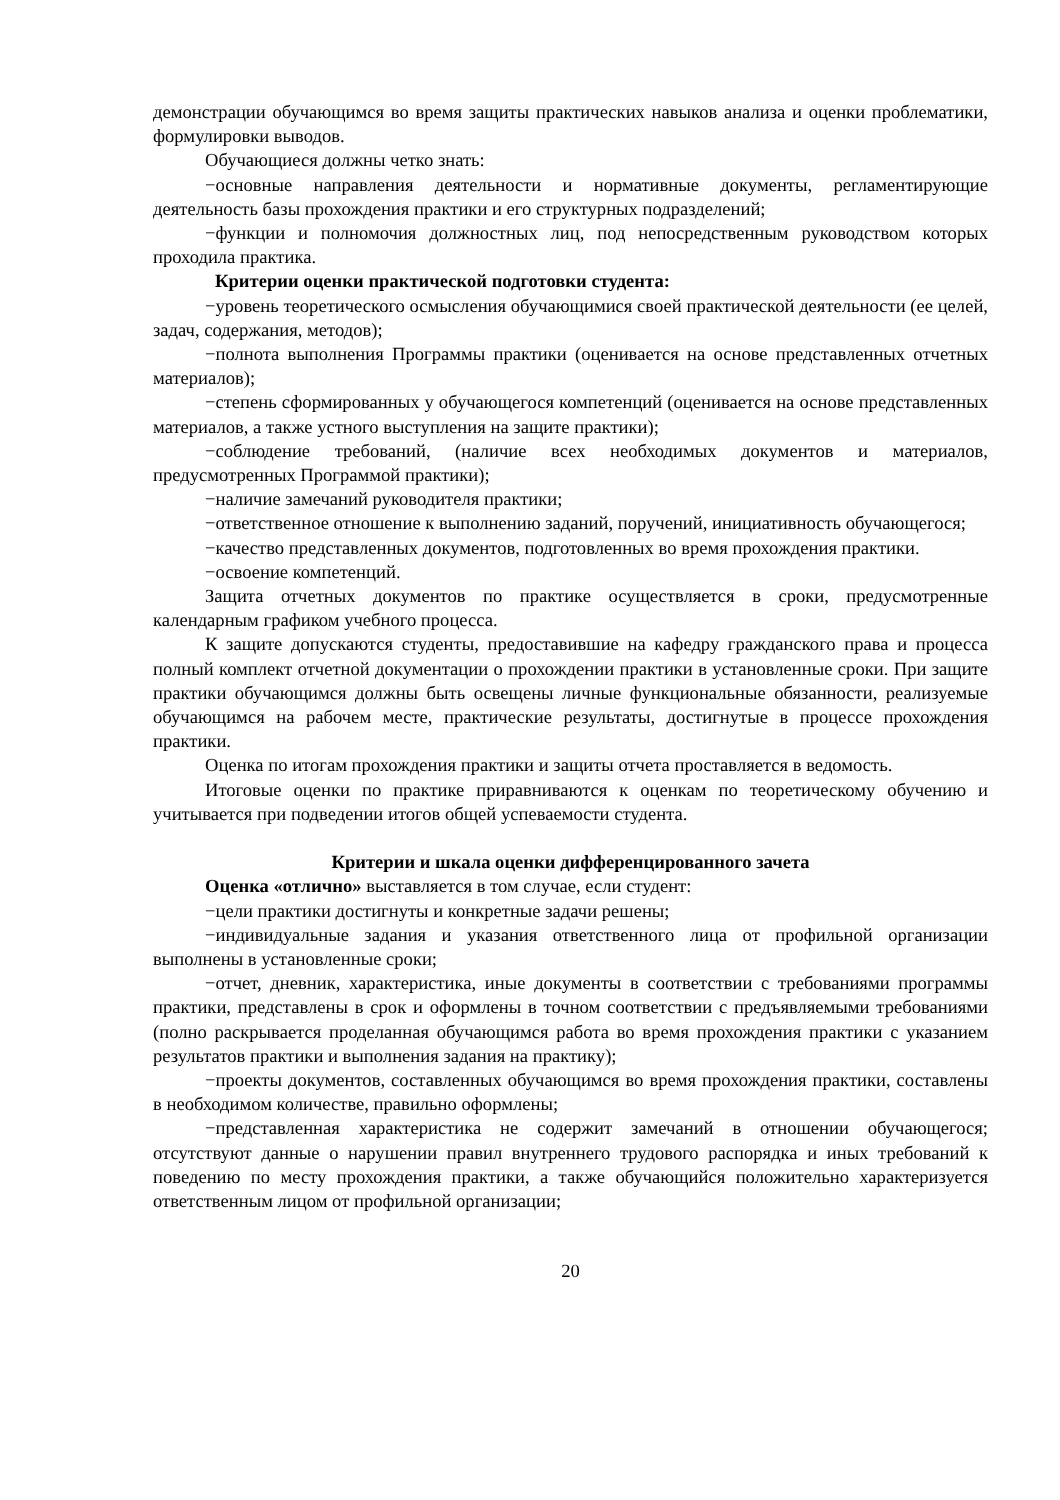демонстрации обучающимся во время защиты практических навыков анализа и оценки проблематики, формулировки выводов.
Обучающиеся должны четко знать:
−основные направления деятельности и нормативные документы, регламентирующие деятельность базы прохождения практики и его структурных подразделений;
−функции и полномочия должностных лиц, под непосредственным руководством которых проходила практика.
Критерии оценки практической подготовки студента:
−уровень теоретического осмысления обучающимися своей практической деятельности (ее целей, задач, содержания, методов);
−полнота выполнения Программы практики (оценивается на основе представленных отчетных материалов);
−степень сформированных у обучающегося компетенций (оценивается на основе представленных материалов, а также устного выступления на защите практики);
−соблюдение требований, (наличие всех необходимых документов и материалов, предусмотренных Программой практики);
−наличие замечаний руководителя практики;
−ответственное отношение к выполнению заданий, поручений, инициативность обучающегося;
−качество представленных документов, подготовленных во время прохождения практики.
−освоение компетенций.
Защита отчетных документов по практике осуществляется в сроки, предусмотренные календарным графиком учебного процесса.
К защите допускаются студенты, предоставившие на кафедру гражданского права и процесса полный комплект отчетной документации о прохождении практики в установленные сроки. При защите практики обучающимся должны быть освещены личные функциональные обязанности, реализуемые обучающимся на рабочем месте, практические результаты, достигнутые в процессе прохождения практики.
Оценка по итогам прохождения практики и защиты отчета проставляется в ведомость.
Итоговые оценки по практике приравниваются к оценкам по теоретическому обучению и учитывается при подведении итогов общей успеваемости студента.
Критерии и шкала оценки дифференцированного зачета
Оценка «отлично» выставляется в том случае, если студент:
−цели практики достигнуты и конкретные задачи решены;
−индивидуальные задания и указания ответственного лица от профильной организации выполнены в установленные сроки;
−отчет, дневник, характеристика, иные документы в соответствии с требованиями программы практики, представлены в срок и оформлены в точном соответствии с предъявляемыми требованиями (полно раскрывается проделанная обучающимся работа во время прохождения практики с указанием результатов практики и выполнения задания на практику);
−проекты документов, составленных обучающимся во время прохождения практики, составлены в необходимом количестве, правильно оформлены;
−представленная характеристика не содержит замечаний в отношении обучающегося; отсутствуют данные о нарушении правил внутреннего трудового распорядка и иных требований к поведению по месту прохождения практики, а также обучающийся положительно характеризуется ответственным лицом от профильной организации;
20